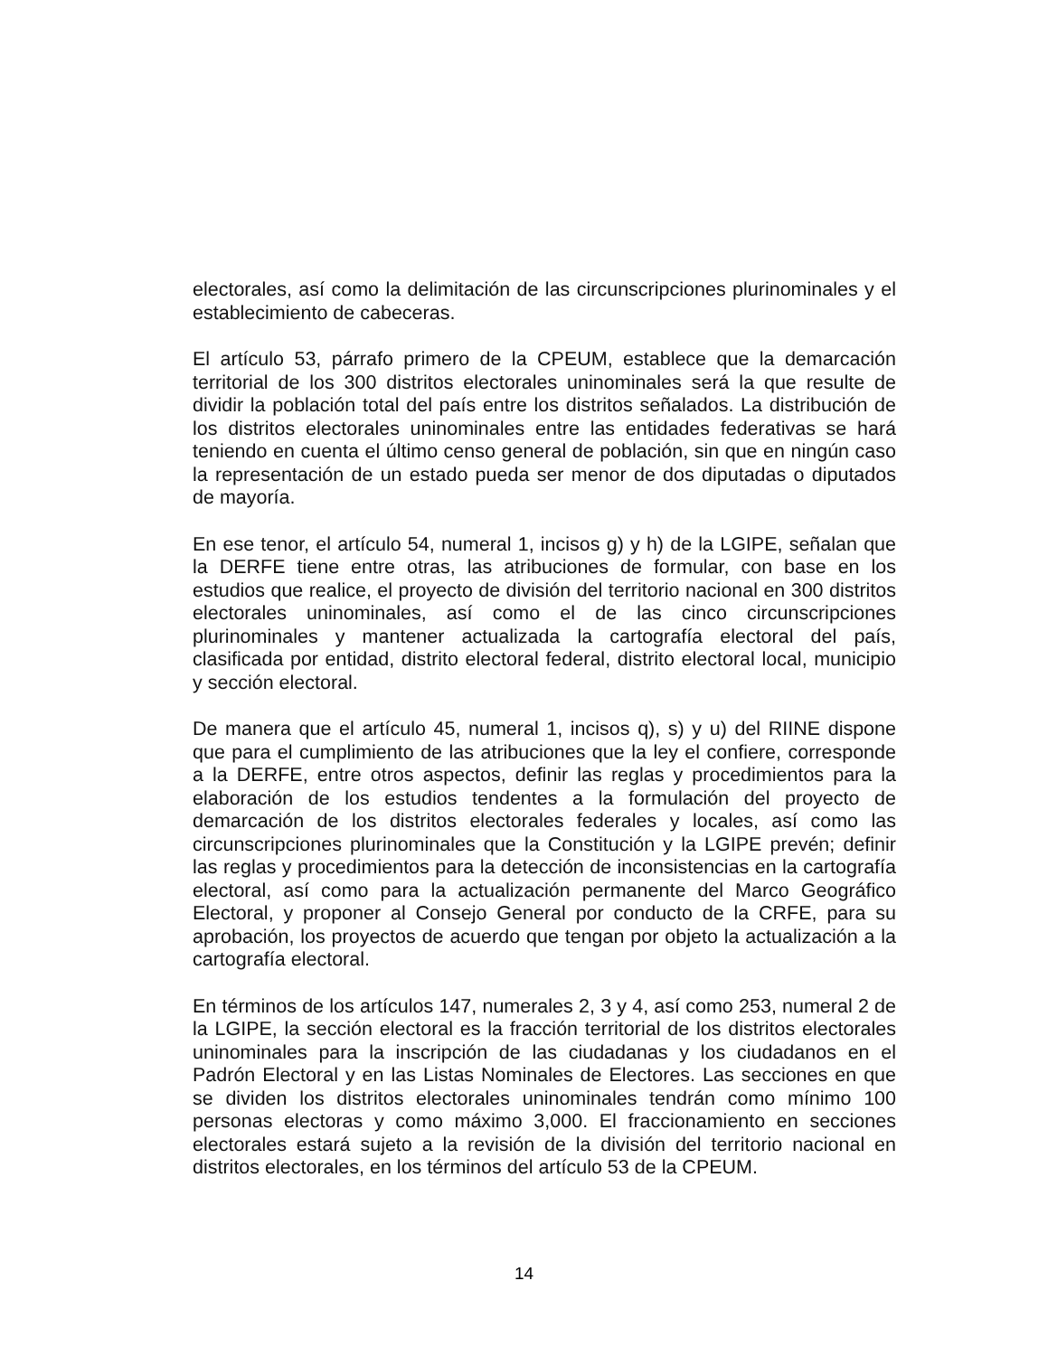electorales, así como la delimitación de las circunscripciones plurinominales y el establecimiento de cabeceras.
El artículo 53, párrafo primero de la CPEUM, establece que la demarcación territorial de los 300 distritos electorales uninominales será la que resulte de dividir la población total del país entre los distritos señalados. La distribución de los distritos electorales uninominales entre las entidades federativas se hará teniendo en cuenta el último censo general de población, sin que en ningún caso la representación de un estado pueda ser menor de dos diputadas o diputados de mayoría.
En ese tenor, el artículo 54, numeral 1, incisos g) y h) de la LGIPE, señalan que la DERFE tiene entre otras, las atribuciones de formular, con base en los estudios que realice, el proyecto de división del territorio nacional en 300 distritos electorales uninominales, así como el de las cinco circunscripciones plurinominales y mantener actualizada la cartografía electoral del país, clasificada por entidad, distrito electoral federal, distrito electoral local, municipio y sección electoral.
De manera que el artículo 45, numeral 1, incisos q), s) y u) del RIINE dispone que para el cumplimiento de las atribuciones que la ley el confiere, corresponde a la DERFE, entre otros aspectos, definir las reglas y procedimientos para la elaboración de los estudios tendentes a la formulación del proyecto de demarcación de los distritos electorales federales y locales, así como las circunscripciones plurinominales que la Constitución y la LGIPE prevén; definir las reglas y procedimientos para la detección de inconsistencias en la cartografía electoral, así como para la actualización permanente del Marco Geográfico Electoral, y proponer al Consejo General por conducto de la CRFE, para su aprobación, los proyectos de acuerdo que tengan por objeto la actualización a la cartografía electoral.
En términos de los artículos 147, numerales 2, 3 y 4, así como 253, numeral 2 de la LGIPE, la sección electoral es la fracción territorial de los distritos electorales uninominales para la inscripción de las ciudadanas y los ciudadanos en el Padrón Electoral y en las Listas Nominales de Electores. Las secciones en que se dividen los distritos electorales uninominales tendrán como mínimo 100 personas electoras y como máximo 3,000. El fraccionamiento en secciones electorales estará sujeto a la revisión de la división del territorio nacional en distritos electorales, en los términos del artículo 53 de la CPEUM.
14